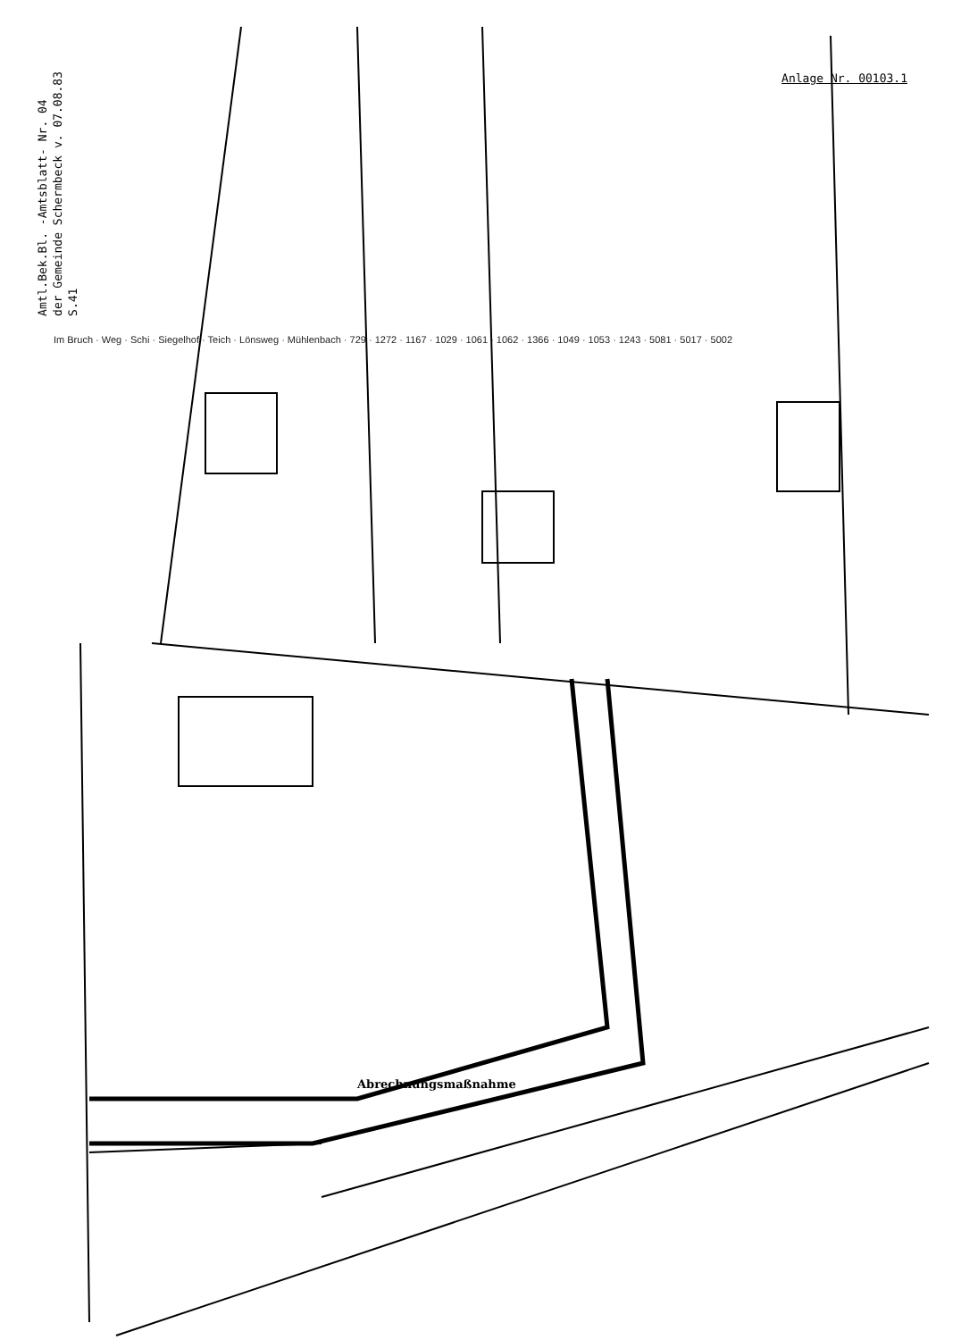Amtl.Bek.Bl. -Amtsblatt- Nr. 04
der Gemeinde Schermbeck v. 07.08.83
S.41
Anlage Nr. 00103.1
Im Bruch · Weg · Schi · Siegelhof · Teich · Lönsweg · Mühlenbach · 729 · 1272 · 1167 · 1029 · 1061 · 1062 · 1366 · 1049 · 1053 · 1243 · 5081 · 5017 · 5002
Abrechnungsmaßnahme